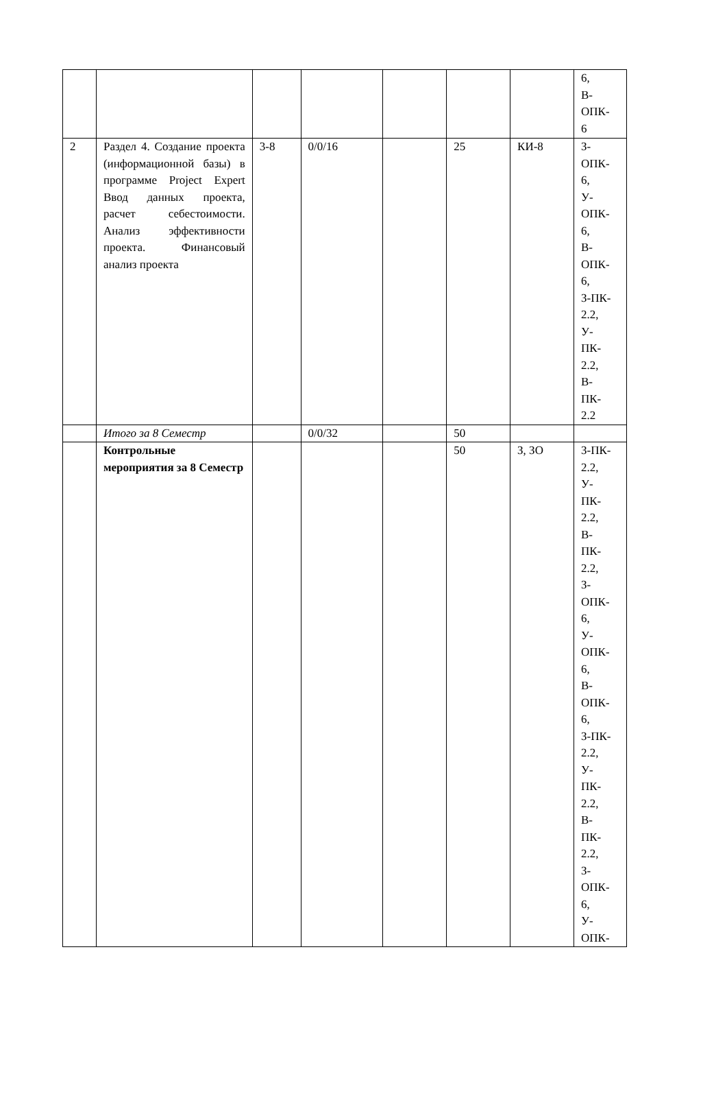| | | | | | | | 6, В- ОПК- 6 |
| 2 | Раздел 4. Создание проекта (информационной базы) в программе Project Expert Ввод данных проекта, расчет себестоимости. Анализ эффективности проекта. Финансовый анализ проекта | 3-8 | 0/0/16 | | 25 | КИ-8 | З- ОПК- 6, У- ОПК- 6, В- ОПК- 6, З-ПК- 2.2, У- ПК- 2.2, В- ПК- 2.2 |
| | Итого за 8 Семестр | | 0/0/32 | | 50 | | |
| | Контрольные мероприятия за 8 Семестр | | | | 50 | З, ЗО | З-ПК- 2.2, У- ПК- 2.2, В- ПК- 2.2, З- ОПК- 6, У- ОПК- 6, В- ОПК- 6, З-ПК- 2.2, У- ПК- 2.2, В- ПК- 2.2, З- ОПК- 6, У- ОПК- |